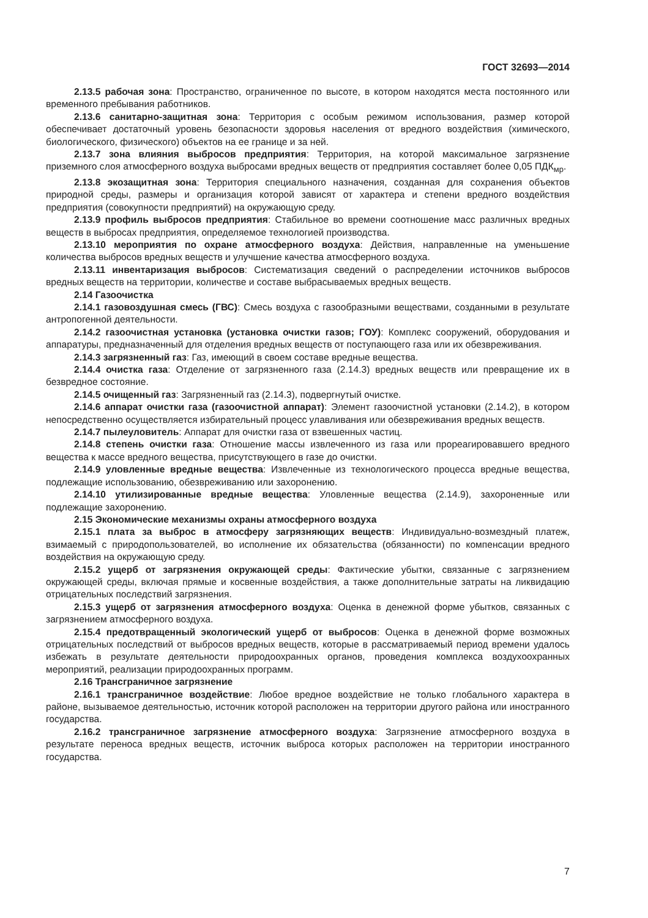ГОСТ 32693—2014
2.13.5 рабочая зона: Пространство, ограниченное по высоте, в котором находятся места постоянного или временного пребывания работников.
2.13.6 санитарно-защитная зона: Территория с особым режимом использования, размер которой обеспечивает достаточный уровень безопасности здоровья населения от вредного воздействия (химического, биологического, физического) объектов на ее границе и за ней.
2.13.7 зона влияния выбросов предприятия: Территория, на которой максимальное загрязнение приземного слоя атмосферного воздуха выбросами вредных веществ от предприятия составляет более 0,05 ПДК<sub>мр</sub>.
2.13.8 экозащитная зона: Территория специального назначения, созданная для сохранения объектов природной среды, размеры и организация которой зависят от характера и степени вредного воздействия предприятия (совокупности предприятий) на окружающую среду.
2.13.9 профиль выбросов предприятия: Стабильное во времени соотношение масс различных вредных веществ в выбросах предприятия, определяемое технологией производства.
2.13.10 мероприятия по охране атмосферного воздуха: Действия, направленные на уменьшение количества выбросов вредных веществ и улучшение качества атмосферного воздуха.
2.13.11 инвентаризация выбросов: Систематизация сведений о распределении источников выбросов вредных веществ на территории, количестве и составе выбрасываемых вредных веществ.
2.14 Газоочистка
2.14.1 газовоздушная смесь (ГВС): Смесь воздуха с газообразными веществами, созданными в результате антропогенной деятельности.
2.14.2 газоочистная установка (установка очистки газов; ГОУ): Комплекс сооружений, оборудования и аппаратуры, предназначенный для отделения вредных веществ от поступающего газа или их обезвреживания.
2.14.3 загрязненный газ: Газ, имеющий в своем составе вредные вещества.
2.14.4 очистка газа: Отделение от загрязненного газа (2.14.3) вредных веществ или превращение их в безвредное состояние.
2.14.5 очищенный газ: Загрязненный газ (2.14.3), подвергнутый очистке.
2.14.6 аппарат очистки газа (газоочистной аппарат): Элемент газоочистной установки (2.14.2), в котором непосредственно осуществляется избирательный процесс улавливания или обезвреживания вредных веществ.
2.14.7 пылеуловитель: Аппарат для очистки газа от взвешенных частиц.
2.14.8 степень очистки газа: Отношение массы извлеченного из газа или прореагировавшего вредного вещества к массе вредного вещества, присутствующего в газе до очистки.
2.14.9 уловленные вредные вещества: Извлеченные из технологического процесса вредные вещества, подлежащие использованию, обезвреживанию или захоронению.
2.14.10 утилизированные вредные вещества: Уловленные вещества (2.14.9), захороненные или подлежащие захоронению.
2.15 Экономические механизмы охраны атмосферного воздуха
2.15.1 плата за выброс в атмосферу загрязняющих веществ: Индивидуально-возмездный платеж, взимаемый с природопользователей, во исполнение их обязательства (обязанности) по компенсации вредного воздействия на окружающую среду.
2.15.2 ущерб от загрязнения окружающей среды: Фактические убытки, связанные с загрязнением окружающей среды, включая прямые и косвенные воздействия, а также дополнительные затраты на ликвидацию отрицательных последствий загрязнения.
2.15.3 ущерб от загрязнения атмосферного воздуха: Оценка в денежной форме убытков, связанных с загрязнением атмосферного воздуха.
2.15.4 предотвращенный экологический ущерб от выбросов: Оценка в денежной форме возможных отрицательных последствий от выбросов вредных веществ, которые в рассматриваемый период времени удалось избежать в результате деятельности природоохранных органов, проведения комплекса воздухоохранных мероприятий, реализации природоохранных программ.
2.16 Трансграничное загрязнение
2.16.1 трансграничное воздействие: Любое вредное воздействие не только глобального характера в районе, вызываемое деятельностью, источник которой расположен на территории другого района или иностранного государства.
2.16.2 трансграничное загрязнение атмосферного воздуха: Загрязнение атмосферного воздуха в результате переноса вредных веществ, источник выброса которых расположен на территории иностранного государства.
7